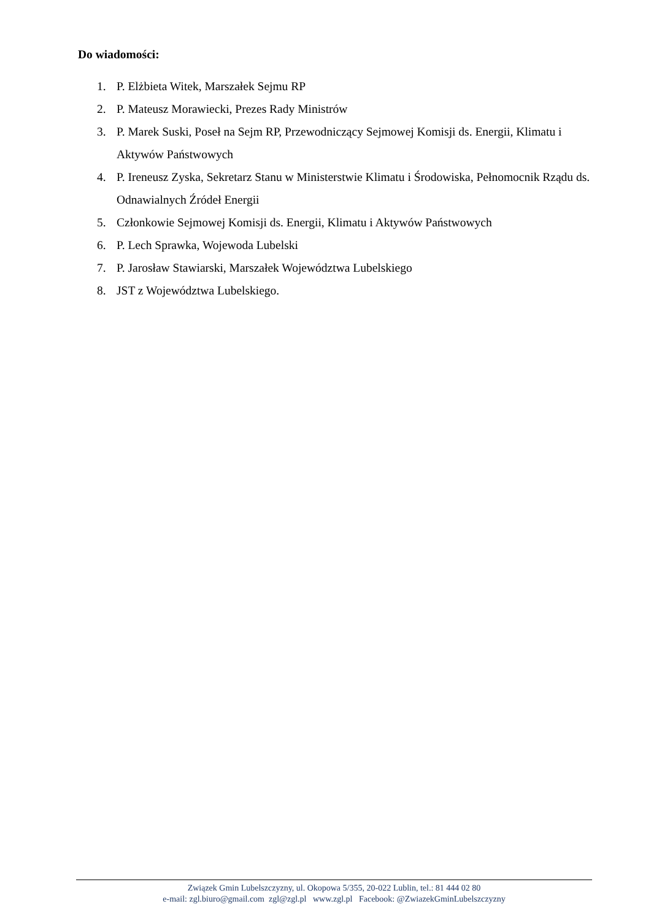Do wiadomości:
1. P. Elżbieta Witek, Marszałek Sejmu RP
2. P. Mateusz Morawiecki, Prezes Rady Ministrów
3. P. Marek Suski, Poseł na Sejm RP, Przewodniczący Sejmowej Komisji ds. Energii, Klimatu i Aktywów Państwowych
4. P. Ireneusz Zyska, Sekretarz Stanu w Ministerstwie Klimatu i Środowiska, Pełnomocnik Rządu ds. Odnawialnych Źródeł Energii
5. Członkowie Sejmowej Komisji ds. Energii, Klimatu i Aktywów Państwowych
6. P. Lech Sprawka, Wojewoda Lubelski
7. P. Jarosław Stawiarski, Marszałek Województwa Lubelskiego
8. JST z Województwa Lubelskiego.
Związek Gmin Lubelszczyzny, ul. Okopowa 5/355, 20-022 Lublin, tel.: 81 444 02 80
e-mail: zgl.biuro@gmail.com zgl@zgl.pl www.zgl.pl Facebook: @ZwiazekGminLubelszczyzny